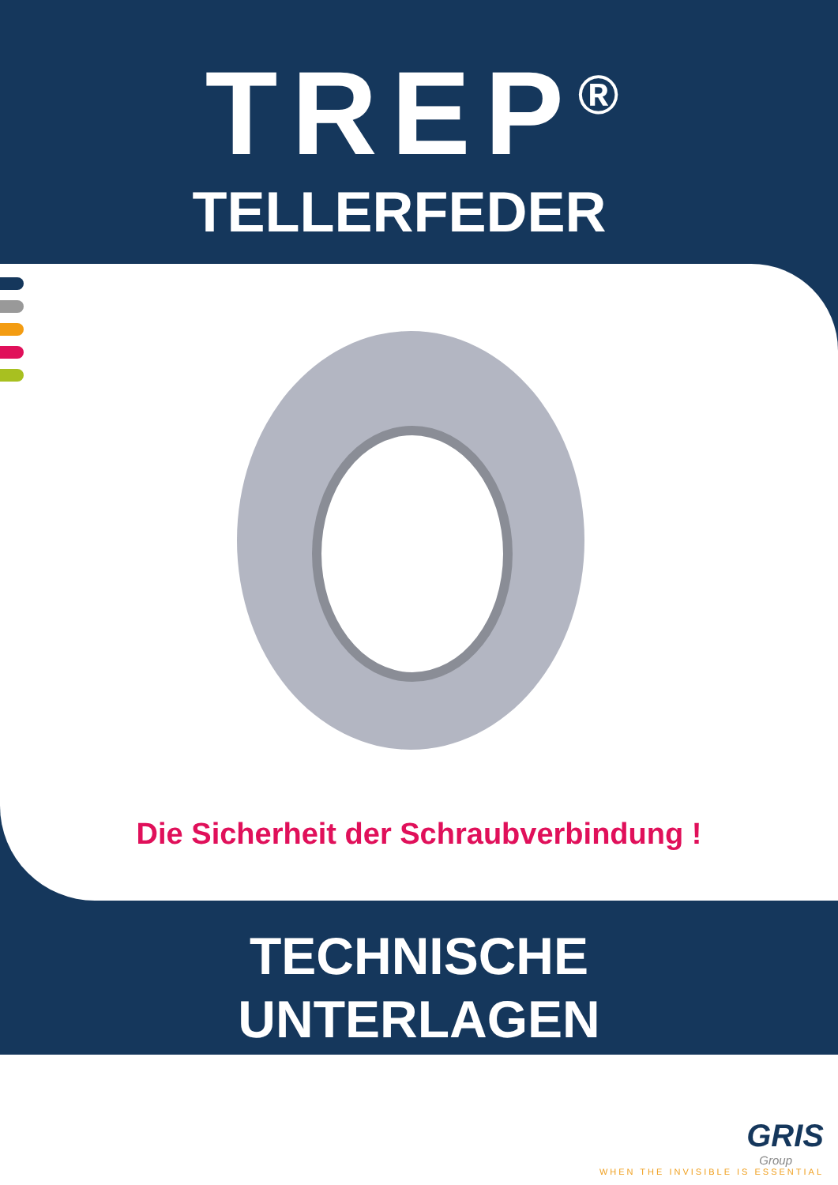TREP<sup>®</sup>
TELLERFEDER
Die Sicherheit der Schraubverbindung !
TECHNISCHE
UNTERLAGEN
GRIS
Group
WHEN THE INVISIBLE IS ESSENTIAL